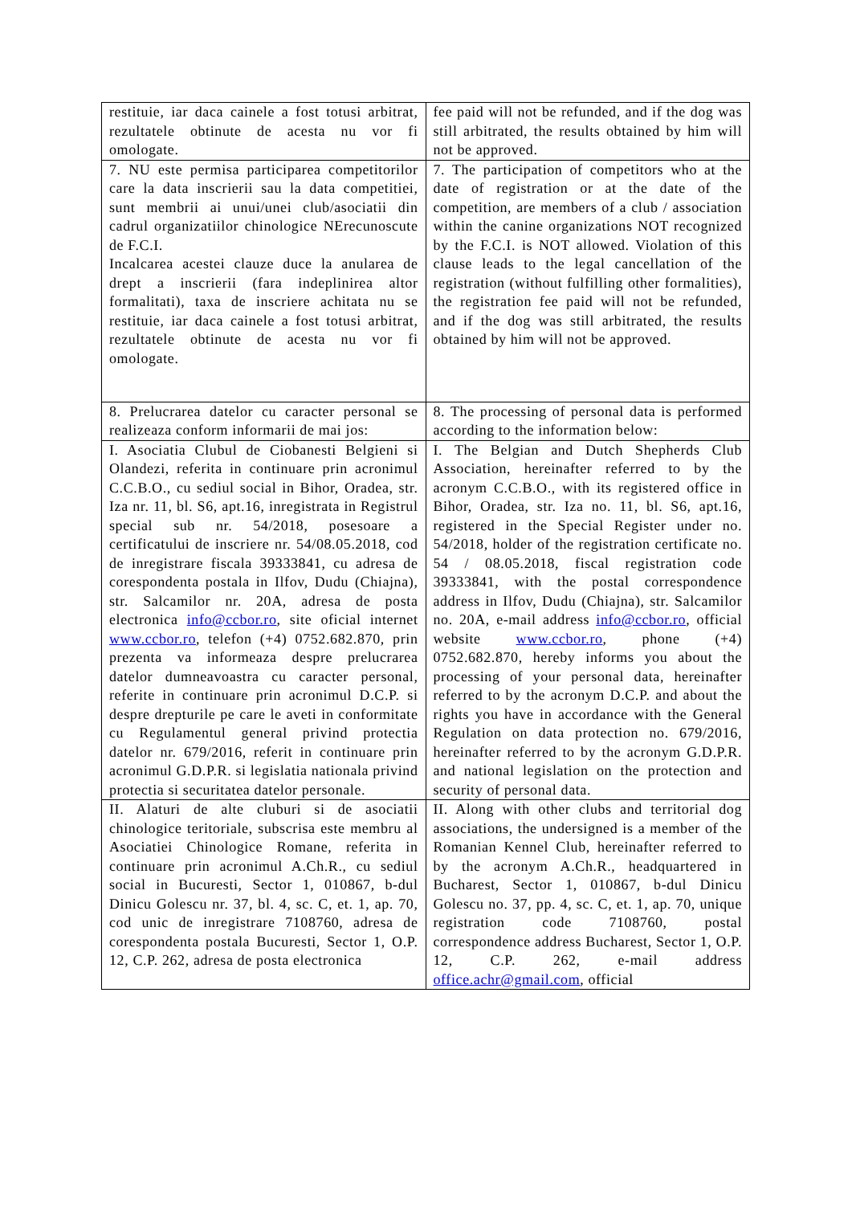| restituie, iar daca cainele a fost totusi arbitrat, rezultatele obtinute de acesta nu vor fi omologate. | fee paid will not be refunded, and if the dog was still arbitrated, the results obtained by him will not be approved. |
| 7. NU este permisa participarea competitorilor care la data inscrierii sau la data competitiei, sunt membrii ai unui/unei club/asociatii din cadrul organizatiilor chinologice NErecunoscute de F.C.I. Incalcarea acestei clauze duce la anularea de drept a inscrierii (fara indeplinirea altor formalitati), taxa de inscriere achitata nu se restituie, iar daca cainele a fost totusi arbitrat, rezultatele obtinute de acesta nu vor fi omologate. | 7. The participation of competitors who at the date of registration or at the date of the competition, are members of a club / association within the canine organizations NOT recognized by the F.C.I. is NOT allowed. Violation of this clause leads to the legal cancellation of the registration (without fulfilling other formalities), the registration fee paid will not be refunded, and if the dog was still arbitrated, the results obtained by him will not be approved. |
| 8. Prelucrarea datelor cu caracter personal se realizeaza conform informarii de mai jos: | 8. The processing of personal data is performed according to the information below: |
| I. Asociatia Clubul de Ciobanesti Belgieni si Olandezi, referita in continuare prin acronimul C.C.B.O., cu sediul social in Bihor, Oradea, str. Iza nr. 11, bl. S6, apt.16, inregistrata in Registrul special sub nr. 54/2018, posesoare a certificatului de inscriere nr. 54/08.05.2018, cod de inregistrare fiscala 39333841, cu adresa de corespondenta postala in Ilfov, Dudu (Chiajna), str. Salcamilor nr. 20A, adresa de posta electronica info@ccbor.ro , site oficial internet www.ccbor.ro , telefon (+4) 0752.682.870, prin prezenta va informeaza despre prelucrarea datelor dumneavoastra cu caracter personal, referite in continuare prin acronimul D.C.P. si despre drepturile pe care le aveti in conformitate cu Regulamentul general privind protectia datelor nr. 679/2016, referit in continuare prin acronimul G.D.P.R. si legislatia nationala privind protectia si securitatea datelor personale. | I. The Belgian and Dutch Shepherds Club Association, hereinafter referred to by the acronym C.C.B.O., with its registered office in Bihor, Oradea, str. Iza no. 11, bl. S6, apt.16, registered in the Special Register under no. 54/2018, holder of the registration certificate no. 54 / 08.05.2018, fiscal registration code 39333841, with the postal correspondence address in Ilfov, Dudu (Chiajna), str. Salcamilor no. 20A, e-mail address info@ccbor.ro , official website www.ccbor.ro , phone (+4) 0752.682.870, hereby informs you about the processing of your personal data, hereinafter referred to by the acronym D.C.P. and about the rights you have in accordance with the General Regulation on data protection no. 679/2016, hereinafter referred to by the acronym G.D.P.R. and national legislation on the protection and security of personal data. |
| II. Alaturi de alte cluburi si de asociatii chinologice teritoriale, subscrisa este membru al Asociatiei Chinologice Romane, referita in continuare prin acronimul A.Ch.R., cu sediul social in Bucuresti, Sector 1, 010867, b-dul Dinicu Golescu nr. 37, bl. 4, sc. C, et. 1, ap. 70, cod unic de inregistrare 7108760, adresa de corespondenta postala Bucuresti, Sector 1, O.P. 12, C.P. 262, adresa de posta electronica | II. Along with other clubs and territorial dog associations, the undersigned is a member of the Romanian Kennel Club, hereinafter referred to by the acronym A.Ch.R., headquartered in Bucharest, Sector 1, 010867, b-dul Dinicu Golescu no. 37, pp. 4, sc. C, et. 1, ap. 70, unique registration code 7108760, postal correspondence address Bucharest, Sector 1, O.P. 12, C.P. 262, e-mail address office.achr@gmail.com , official |